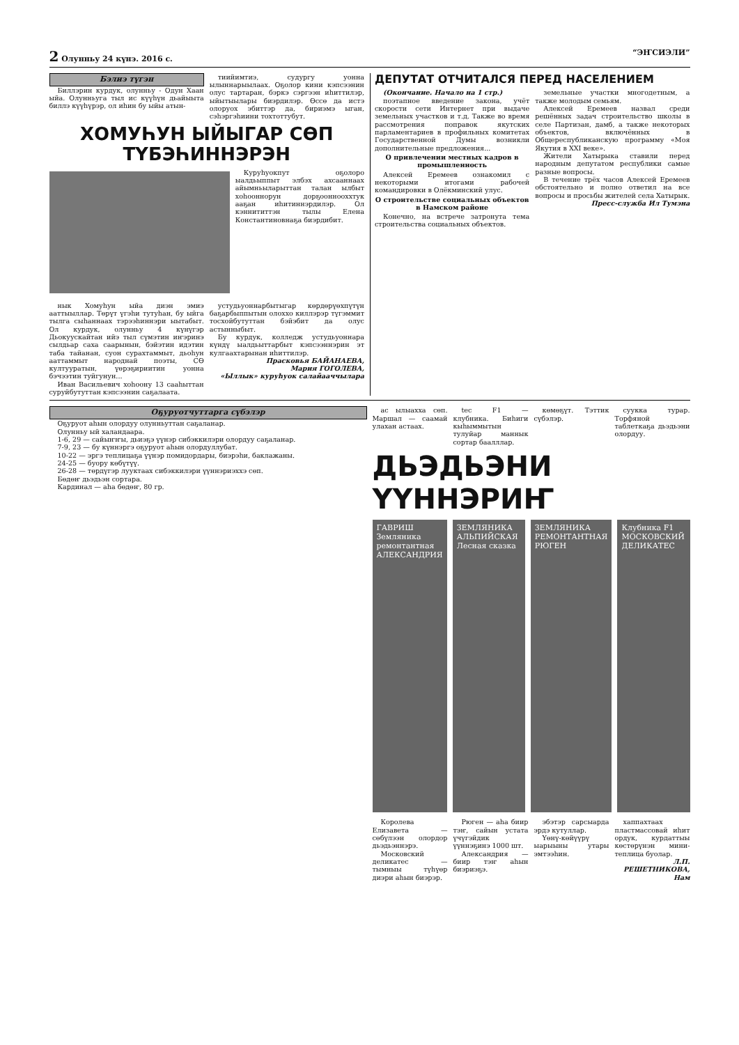2 Олунньу 24 күнэ. 2016 с. “ЭҤСИЭЛИ”
Бэлиэ түгэн
Биллэрин курдук, олунньу - Одун Хаан ыйа. Олунньуга тыл ис күүһүн дьайыыта биллэ күүһүрэр, ол иһин бу ыйы атын-
тиийимтиэ, судургу уонна ылыннарыылаах. Оҕолор кини кэпсээнин олус тартаран, бэркэ сэргээн иһиттилэр, ыйытыылары биэрдилэр. Өссө да истэ олоруох эбиттэр да, бириэмэ ыган, сэһэргэһиини тохтоттубут.
ХОМУҺУН ЫЙЫГАР СӨП ТҮБЭҺИННЭРЭН
Куруһуокпут оҕолоро ыалдьыппыт элбэх ахсааннаах айымньыларыттан талан ылбыт хоһооннорун дорҕооннооххтук ааҕан иһитиннэрдилэр. Ол кэннититтэн тылы Елена Константиновнаҕа биэрдибит.
нык Хомуһун ыйа диэн эмиэ ааттыыллар. Төрүт үгэһи тутуһан, бу ыйга тылга сыһаннаах тэрээһиннэри ыытабыт. Ол курдук, олунньу 4 күнүгэр Дьокуускайтан ийэ тыл сүмэтин иҥэринэ сылдьар саха саарынын, бэйэтин идэтин таба тайанан, суон сурахтаммыт, дьоһун ааттаммыт народнай поэты, СӨ култууратын, үөрэҕириитин уонна бэчээтин туйгунун...
Иван Васильевич хоһоону 13 сааһыттан суруйбутуттан кэпсээнин саҕалаата.
устудьуоннарбытыгар көрдөрүөхпүтүн баҕарбыппытын олоххо киллэрэр түгэммит тосхойбутуттан бэйэбит да олус астынныбыт.
Бу курдук, колледж устудьуоннара күндү ыалдьыттарбыт кэпсээннэрин эт кулгаахтарынан иһиттилэр.
Прасковья БАЙАНАЕВА,
Мария ГОГОЛЕВА,
«Ыллык» куруһуок салайааччылара
ДЕПУТАТ ОТЧИТАЛСЯ ПЕРЕД НАСЕЛЕНИЕМ
(Окончание. Начало на 1 стр.)
поэтапное введение закона, учёт скорости сети Интернет при выдаче земельных участков и т.д. Также во время рассмотрения поправок якутских парламентариев в профильных комитетах Государственной Думы возникли дополнительные предложения...
О привлечении местных кадров в промышленность
Алексей Еремеев ознакомил с некоторыми итогами рабочей командировки в Олёкминский улус.
О строительстве социальных объектов в Намском районе
Конечно, на встрече затронута тема строительства социальных объектов.
земельные участки многодетным, а также молодым семьям.
Алексей Еремеев назвал среди решённых задач строительство школы в селе Партизан, дамб, а также некоторых объектов, включённых в Общереспубликанскую программу «Моя Якутия в XXI веке».
Жители Хатырыка ставили перед народным депутатом республики самые разные вопросы.
В течение трёх часов Алексей Еремеев обстоятельно и полно ответил на все вопросы и просьбы жителей села Хатырык.
Пресс-служба Ил Тумэна
Оҕуруотчуттарга сүбэлэр
Оҕуруот аһын олордуу олунньуттан саҕаланар.
Олунньу ый халандаара.
1-6, 29 — сайыҥҥы, дьиэҕэ үүнэр сибэккилэри олордуу саҕаланар.
7-9, 23 — бу күннэргэ оҕуруот аһын олордуллубат.
10-22 — эргэ теплицаҕа үүнэр помидордары, биэрэһи, баклажаны.
24-25 — буору көбүтүү.
26-28 — төрдүгэр лууктаах сибэккилэри үүннэриэххэ сөп.
Бөдөҥ дьэдьэн сортара.
Кардинал — аһа бөдөҥ, 80 гр.
ас ылыаххa сөп. Маршал — саамай улахан астаах.
tec F1 — клубника. Биһиги кыһыммытын тулуйар маннык сортар баалллар.
көмөҕүт. Тэттик сүбэлэр. суукка турар. Торфяной таблеткаҕа дьэдьэни олордуу.
ДЬЭДЬЭНИ ҮҮННЭРИҤ
ГАВРИШ Земляника ремонтантная АЛЕКСАНДРИЯ
ЗЕМЛЯНИКА АЛЬПИЙСКАЯ Лесная сказка
ЗЕМЛЯНИКА РЕМОНТАНТНАЯ РЮГЕН Клубника F1 МОСКОВСКИЙ ДЕЛИКАТЕС
Королева Елизавета — сөбүлээн олордор дьэдьэннэрэ.
Московский деликатес — тымныы түһүөр диэри аһын биэрэр.
Рюген — аһа биир тэҥ, сайын устата үчүгэйдик үүннэҕинэ 1000 шт.
Александрия — биир тэҥ аһын биэриэҕэ.
эбэтэр сарсыарда эрдэ кутуллар.
Үөнү-көйүүрү ыарыыны утары эмтээһин.
хаппахтаах пластмассовай иһит ордук, курдаттыы көстөрүнэн мини-теплица буолар.
Л.П. РЕШЕТНИКОВА, Нам